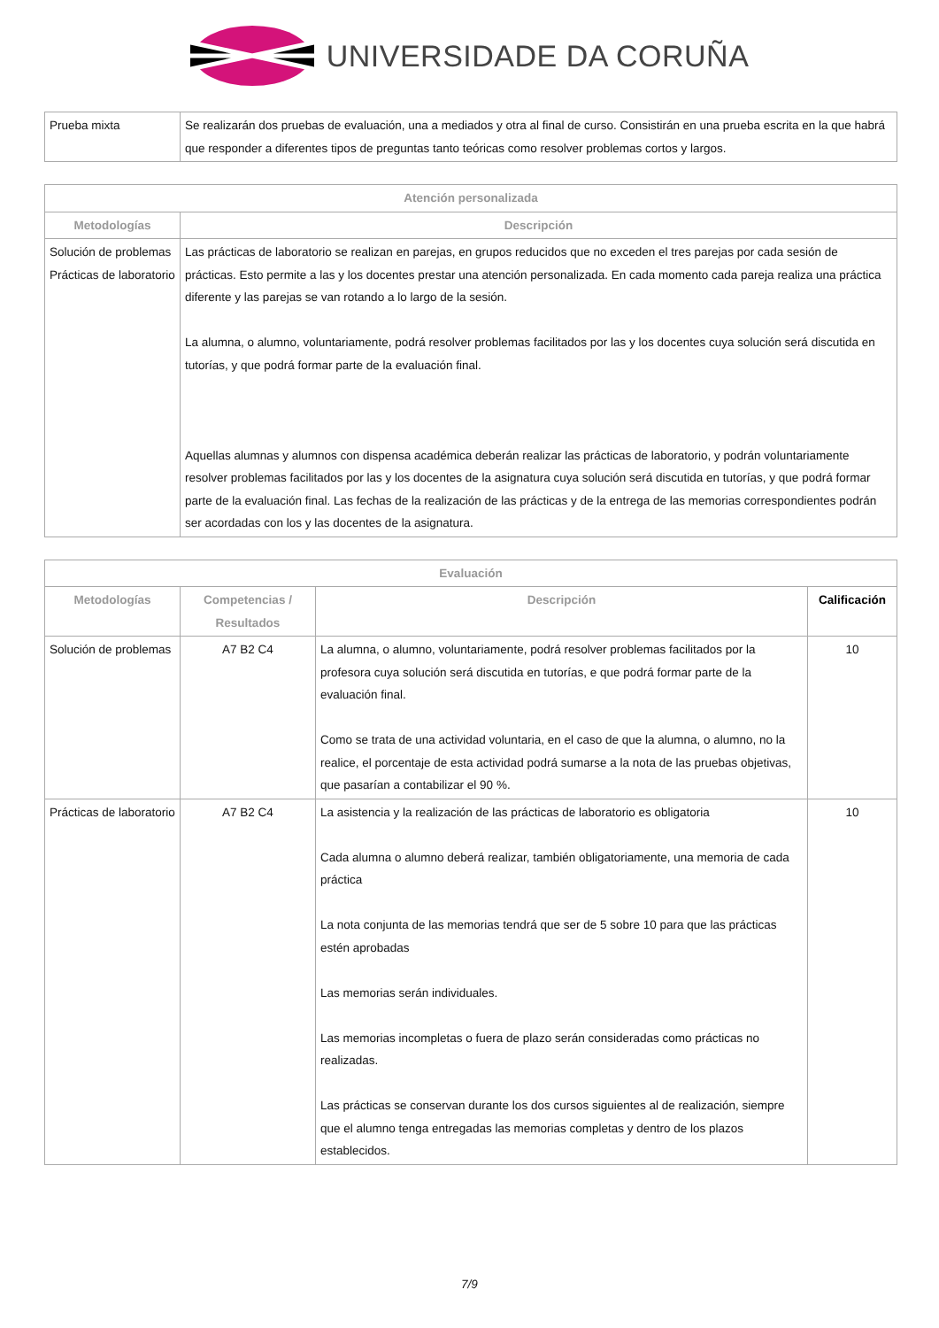UNIVERSIDADE DA CORUÑA
| Prueba mixta | Se realizarán dos pruebas de evaluación, una a mediados y otra al final de curso. Consistirán en una prueba escrita en la que habrá que responder a diferentes tipos de preguntas tanto teóricas como resolver problemas cortos y largos. |
| Atención personalizada | |
| --- | --- |
| Metodologías | Descripción |
| Solución de problemas Prácticas de laboratorio | Las prácticas de laboratorio se realizan en parejas, en grupos reducidos que no exceden el tres parejas por cada sesión de prácticas. Esto permite a las y los docentes prestar una atención personalizada. En cada momento cada pareja realiza una práctica diferente y las parejas se van rotando a lo largo de la sesión. La alumna, o alumno, voluntariamente, podrá resolver problemas facilitados por las y los docentes cuya solución será discutida en tutorías, y que podrá formar parte de la evaluación final. Aquellas alumnas y alumnos con dispensa académica deberán realizar las prácticas de laboratorio, y podrán voluntariamente resolver problemas facilitados por las y los docentes de la asignatura cuya solución será discutida en tutorías, y que podrá formar parte de la evaluación final. Las fechas de la realización de las prácticas y de la entrega de las memorias correspondientes podrán ser acordadas con los y las docentes de la asignatura. |
| Evaluación | | | |
| --- | --- | --- | --- |
| Metodologías | Competencias / Resultados | Descripción | Calificación |
| Solución de problemas | A7 B2 C4 | La alumna, o alumno, voluntariamente, podrá resolver problemas facilitados por la profesora cuya solución será discutida en tutorías, e que podrá formar parte de la evaluación final. Como se trata de una actividad voluntaria, en el caso de que la alumna, o alumno, no la realice, el porcentaje de esta actividad podrá sumarse a la nota de las pruebas objetivas, que pasarían a contabilizar el 90 %. | 10 |
| Prácticas de laboratorio | A7 B2 C4 | La asistencia y la realización de las prácticas de laboratorio es obligatoria Cada alumna o alumno deberá realizar, también obligatoriamente, una memoria de cada práctica La nota conjunta de las memorias tendrá que ser de 5 sobre 10 para que las prácticas estén aprobadas Las memorias serán individuales. Las memorias incompletas o fuera de plazo serán consideradas como prácticas no realizadas. Las prácticas se conservan durante los dos cursos siguientes al de realización, siempre que el alumno tenga entregadas las memorias completas y dentro de los plazos establecidos. | 10 |
7/9